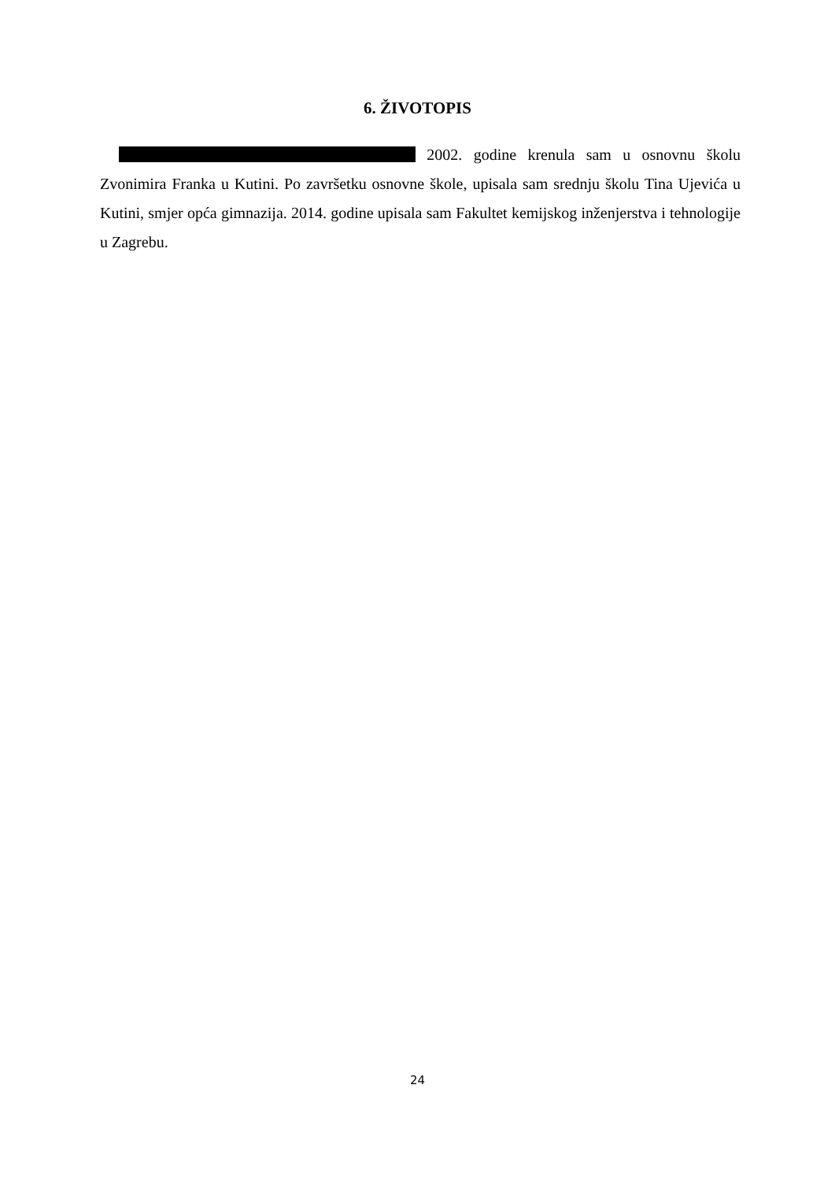6. ŽIVOTOPIS
2002. godine krenula sam u osnovnu školu Zvonimira Franka u Kutini. Po završetku osnovne škole, upisala sam srednju školu Tina Ujevića u Kutini, smjer opća gimnazija. 2014. godine upisala sam Fakultet kemijskog inženjerstva i tehnologije u Zagrebu.
24